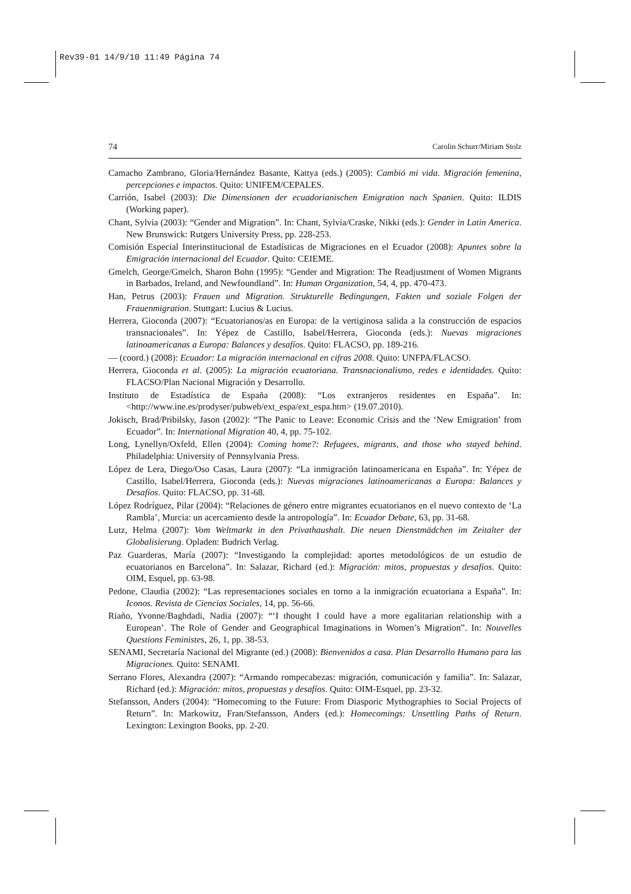Rev39-01 14/9/10 11:49 Página 74
74 Carolin Schurr/Miriam Stolz
Camacho Zambrano, Gloria/Hernández Basante, Kattya (eds.) (2005): Cambió mi vida. Migración femenina, percepciones e impactos. Quito: UNIFEM/CEPALES.
Carrión, Isabel (2003): Die Dimensionen der ecuadorianischen Emigration nach Spanien. Quito: ILDIS (Working paper).
Chant, Sylvia (2003): “Gender and Migration”. In: Chant, Sylvia/Craske, Nikki (eds.): Gender in Latin America. New Brunswick: Rutgers University Press, pp. 228-253.
Comisión Especial Interinstitucional de Estadísticas de Migraciones en el Ecuador (2008): Apuntes sobre la Emigración internacional del Ecuador. Quito: CEIEME.
Gmelch, George/Gmelch, Sharon Bohn (1995): “Gender and Migration: The Readjustment of Women Migrants in Barbados, Ireland, and Newfoundland”. In: Human Organization, 54, 4, pp. 470-473.
Han, Petrus (2003): Frauen und Migration. Strukturelle Bedingungen, Fakten und soziale Folgen der Frauenmigration. Stuttgart: Lucius & Lucius.
Herrera, Gioconda (2007): “Ecuatorianos/as en Europa: de la vertiginosa salida a la construcción de espacios transnacionales”. In: Yépez de Castillo, Isabel/Herrera, Gioconda (eds.): Nuevas migraciones latinoamericanas a Europa: Balances y desafíos. Quito: FLACSO, pp. 189-216.
— (coord.) (2008): Ecuador: La migración internacional en cifras 2008. Quito: UNFPA/FLACSO.
Herrera, Gioconda et al. (2005): La migración ecuatoriana. Transnacionalismo, redes e identidades. Quito: FLACSO/Plan Nacional Migración y Desarrollo.
Instituto de Estadística de España (2008): “Los extranjeros residentes en España”. In: <http://www.ine.es/prodyser/pubweb/ext_espa/ext_espa.htm> (19.07.2010).
Jokisch, Brad/Pribilsky, Jason (2002): “The Panic to Leave: Economic Crisis and the ‘New Emigration’ from Ecuador”. In: International Migration 40, 4, pp. 75-102.
Long, Lynellyn/Oxfeld, Ellen (2004): Coming home?: Refugees, migrants, and those who stayed behind. Philadelphia: University of Pennsylvania Press.
López de Lera, Diego/Oso Casas, Laura (2007): “La inmigración latinoamericana en España”. In: Yépez de Castillo, Isabel/Herrera, Gioconda (eds.): Nuevas migraciones latinoamericanas a Europa: Balances y Desafíos. Quito: FLACSO, pp. 31-68.
López Rodríguez, Pilar (2004): “Relaciones de género entre migrantes ecuatorianos en el nuevo contexto de ‘La Rambla’, Murcia: un acercamiento desde la antropología”. In: Ecuador Debate, 63, pp. 31-68.
Lutz, Helma (2007): Vom Weltmarkt in den Privathaushalt. Die neuen Dienstmädchen im Zeitalter der Globalisierung. Opladen: Budrich Verlag.
Paz Guarderas, María (2007): “Investigando la complejidad: aportes metodológicos de un estudio de ecuatorianos en Barcelona”. In: Salazar, Richard (ed.): Migración: mitos, propuestas y desafíos. Quito: OIM, Esquel, pp. 63-98.
Pedone, Claudia (2002): “Las representaciones sociales en torno a la inmigración ecuatoriana a España”. In: Iconos. Revista de Ciencias Sociales, 14, pp. 56-66.
Riaño, Yvonne/Baghdadi, Nadia (2007): “‘I thought I could have a more egalitarian relationship with a European’. The Role of Gender and Geographical Imaginations in Women’s Migration”. In: Nouvelles Questions Feministes, 26, 1, pp. 38-53.
SENAMI, Secretaría Nacional del Migrante (ed.) (2008): Bienvenidos a casa. Plan Desarrollo Humano para las Migraciones. Quito: SENAMI.
Serrano Flores, Alexandra (2007): “Armando rompecabezas: migración, comunicación y familia”. In: Salazar, Richard (ed.): Migración: mitos, propuestas y desafíos. Quito: OIM-Esquel, pp. 23-32.
Stefansson, Anders (2004): “Homecoming to the Future: From Diasporic Mythographies to Social Projects of Return”. In: Markowitz, Fran/Stefansson, Anders (ed.): Homecomings: Unsettling Paths of Return. Lexington: Lexington Books, pp. 2-20.